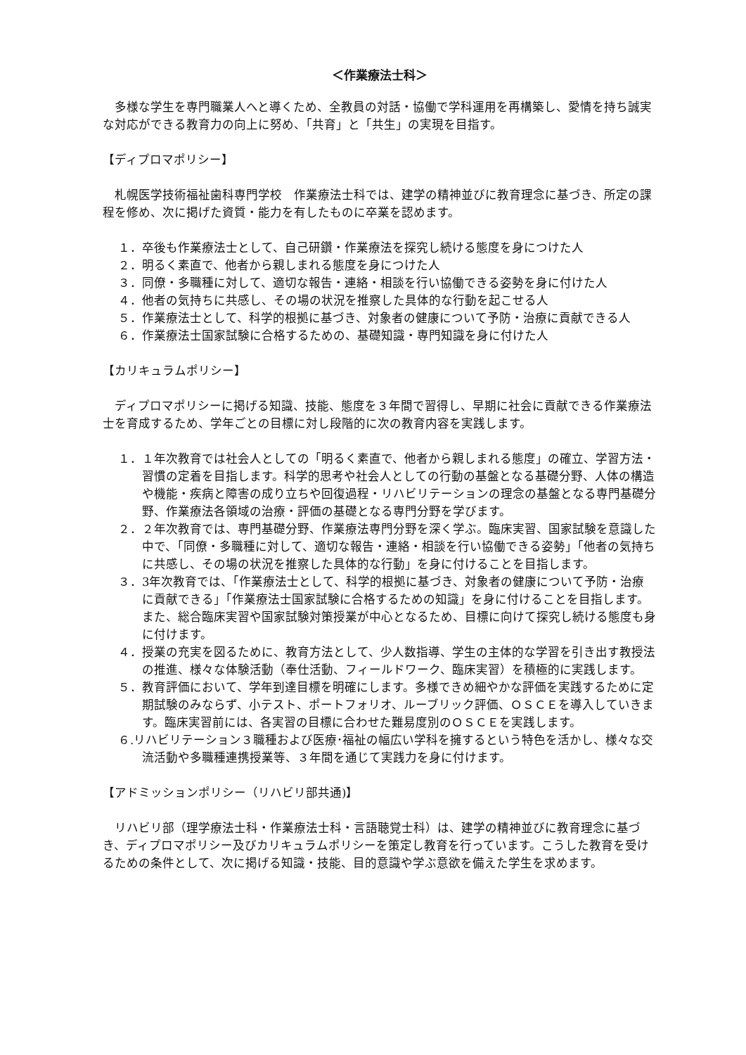＜作業療法士科＞
多様な学生を専門職業人へと導くため、全教員の対話・協働で学科運用を再構築し、愛情を持ち誠実な対応ができる教育力の向上に努め、「共育」と「共生」の実現を目指す。
【ディプロマポリシー】
札幌医学技術福祉歯科専門学校　作業療法士科では、建学の精神並びに教育理念に基づき、所定の課程を修め、次に掲げた資質・能力を有したものに卒業を認めます。
１．卒後も作業療法士として、自己研鑽・作業療法を探究し続ける態度を身につけた人
２．明るく素直で、他者から親しまれる態度を身につけた人
３．同僚・多職種に対して、適切な報告・連絡・相談を行い協働できる姿勢を身に付けた人
４．他者の気持ちに共感し、その場の状況を推察した具体的な行動を起こせる人
５．作業療法士として、科学的根拠に基づき、対象者の健康について予防・治療に貢献できる人
６．作業療法士国家試験に合格するための、基礎知識・専門知識を身に付けた人
【カリキュラムポリシー】
ディプロマポリシーに掲げる知識、技能、態度を３年間で習得し、早期に社会に貢献できる作業療法士を育成するため、学年ごとの目標に対し段階的に次の教育内容を実践します。
１．１年次教育では社会人としての「明るく素直で、他者から親しまれる態度」の確立、学習方法・習慣の定着を目指します。科学的思考や社会人としての行動の基盤となる基礎分野、人体の構造や機能・疾病と障害の成り立ちや回復過程・リハビリテーションの理念の基盤となる専門基礎分野、作業療法各領域の治療・評価の基礎となる専門分野を学びます。
２．２年次教育では、専門基礎分野、作業療法専門分野を深く学ぶ。臨床実習、国家試験を意識した中で、「同僚・多職種に対して、適切な報告・連絡・相談を行い協働できる姿勢」「他者の気持ちに共感し、その場の状況を推察した具体的な行動」を身に付けることを目指します。
３．3年次教育では、「作業療法士として、科学的根拠に基づき、対象者の健康について予防・治療に貢献できる」「作業療法士国家試験に合格するための知識」を身に付けることを目指します。また、総合臨床実習や国家試験対策授業が中心となるため、目標に向けて探究し続ける態度も身に付けます。
４．授業の充実を図るために、教育方法として、少人数指導、学生の主体的な学習を引き出す教授法の推進、様々な体験活動（奉仕活動、フィールドワーク、臨床実習）を積極的に実践します。
５．教育評価において、学年到達目標を明確にします。多様できめ細やかな評価を実践するために定期試験のみならず、小テスト、ポートフォリオ、ルーブリック評価、ＯＳＣＥを導入していきます。臨床実習前には、各実習の目標に合わせた難易度別のＯＳＣＥを実践します。
６.リハビリテーション３職種および医療･福祉の幅広い学科を擁するという特色を活かし、様々な交流活動や多職種連携授業等、３年間を通じて実践力を身に付けます。
【アドミッションポリシー（リハビリ部共通)】
リハビリ部（理学療法士科・作業療法士科・言語聴覚士科）は、建学の精神並びに教育理念に基づき、ディプロマポリシー及びカリキュラムポリシーを策定し教育を行っています。こうした教育を受けるための条件として、次に掲げる知識・技能、目的意識や学ぶ意欲を備えた学生を求めます。